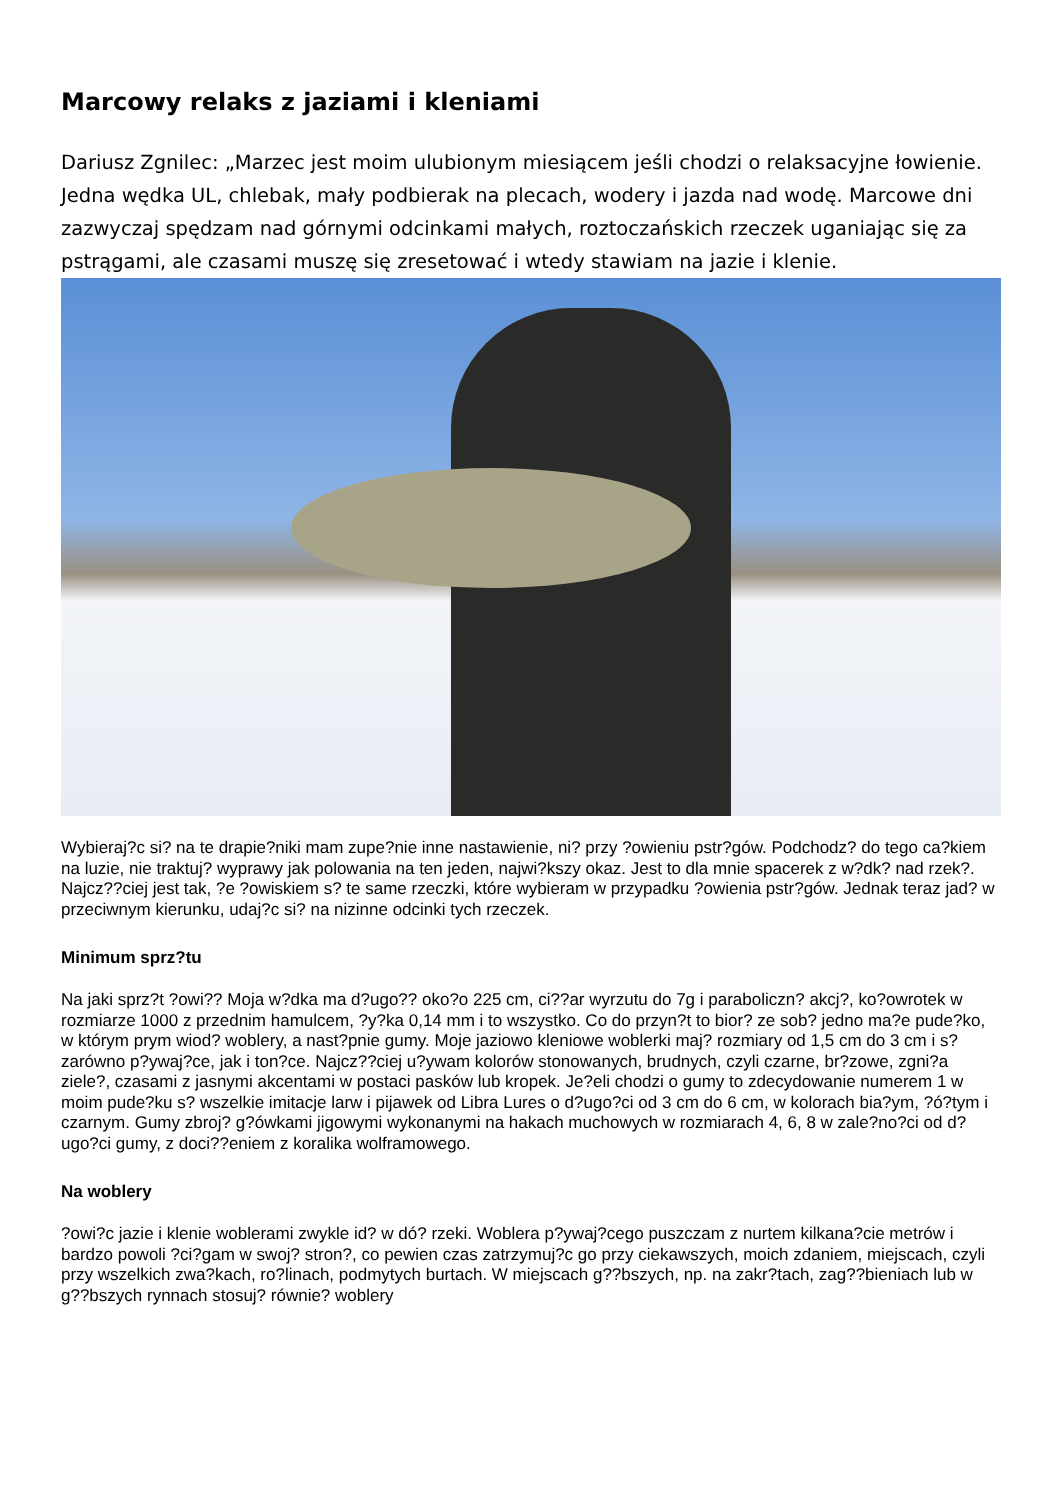Marcowy relaks z jaziami i kleniami
Dariusz Zgnilec: „Marzec jest moim ulubionym miesiącem jeśli chodzi o relaksacyjne łowienie. Jedna wędka UL, chlebak, mały podbierak na plecach, wodery i jazda nad wodę. Marcowe dni zazwyczaj spędzam nad górnymi odcinkami małych, roztoczańskich rzeczek uganiając się za pstrągami, ale czasami muszę się zresetować i wtedy stawiam na jazie i klenie.
Wybieraj?c si? na te drapie?niki mam zupe?nie inne nastawienie, ni? przy ?owieniu pstr?gów. Podchodz? do tego ca?kiem na luzie, nie traktuj? wyprawy jak polowania na ten jeden, najwi?kszy okaz. Jest to dla mnie spacerek z w?dk? nad rzek?. Najcz??ciej jest tak, ?e ?owiskiem s? te same rzeczki, które wybieram w przypadku ?owienia pstr?gów. Jednak teraz jad? w przeciwnym kierunku, udaj?c si? na nizinne odcinki tych rzeczek.
Minimum sprz?tu
Na jaki sprz?t ?owi?? Moja w?dka ma d?ugo?? oko?o 225 cm, ci??ar wyrzutu do 7g i paraboliczn? akcj?, ko?owrotek w rozmiarze 1000 z przednim hamulcem, ?y?ka 0,14 mm i to wszystko. Co do przyn?t to bior? ze sob? jedno ma?e pude?ko, w którym prym wiod? woblery, a nast?pnie gumy. Moje jaziowo kleniowe woblerki maj? rozmiary od 1,5 cm do 3 cm i s? zarówno p?ywaj?ce, jak i ton?ce. Najcz??ciej u?ywam kolorów stonowanych, brudnych, czyli czarne, br?zowe, zgni?a ziele?, czasami z jasnymi akcentami w postaci pasków lub kropek. Je?eli chodzi o gumy to zdecydowanie numerem 1 w moim pude?ku s? wszelkie imitacje larw i pijawek od Libra Lures o d?ugo?ci od 3 cm do 6 cm, w kolorach bia?ym, ?ó?tym i czarnym. Gumy zbroj? g?ówkami jigowymi wykonanymi na hakach muchowych w rozmiarach 4, 6, 8 w zale?no?ci od d?ugo?ci gumy, z doci??eniem z koralika wolframowego.
Na woblery
?owi?c jazie i klenie woblerami zwykle id? w dó? rzeki. Woblera p?ywaj?cego puszczam z nurtem kilkana?cie metrów i bardzo powoli ?ci?gam w swoj? stron?, co pewien czas zatrzymuj?c go przy ciekawszych, moich zdaniem, miejscach, czyli przy wszelkich zwa?kach, ro?linach, podmytych burtach. W miejscach g??bszych, np. na zakr?tach, zag??bieniach lub w g??bszych rynnach stosuj? równie? woblery